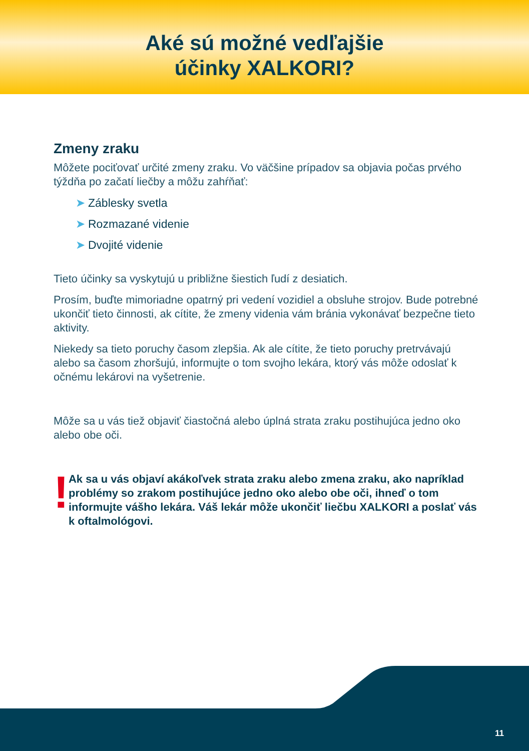Aké sú možné vedľajšie
účinky XALKORI?
Zmeny zraku
Môžete pociťovať určité zmeny zraku. Vo väčšine prípadov sa objavia počas prvého týždňa po začatí liečby a môžu zahŕňať:
➤ Záblesky svetla
➤ Rozmazané videnie
➤ Dvojité videnie
Tieto účinky sa vyskytujú u približne šiestich ľudí z desiatich.
Prosím, buďte mimoriadne opatrný pri vedení vozidiel a obsluhe strojov. Bude potrebné ukončiť tieto činnosti, ak cítite, že zmeny videnia vám bránia vykonávať bezpečne tieto aktivity.
Niekedy sa tieto poruchy časom zlepšia. Ak ale cítite, že tieto poruchy pretrvávajú alebo sa časom zhoršujú, informujte o tom svojho lekára, ktorý vás môže odoslať k očnému lekárovi na vyšetrenie.
Môže sa u vás tiež objaviť čiastočná alebo úplná strata zraku postihujúca jedno oko alebo obe oči.
!
Ak sa u vás objaví akákoľvek strata zraku alebo zmena zraku, ako napríklad problémy so zrakom postihujúce jedno oko alebo obe oči, ihneď o tom informujte vášho lekára. Váš lekár môže ukončiť liečbu XALKORI a poslať vás k oftalmológovi.
11